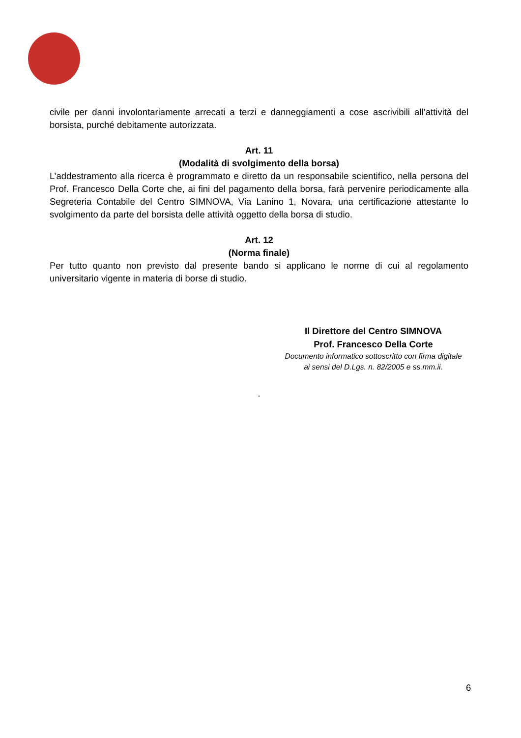civile per danni involontariamente arrecati a terzi e danneggiamenti a cose ascrivibili all’attività del borsista, purché debitamente autorizzata.
Art. 11
(Modalità di svolgimento della borsa)
L’addestramento alla ricerca è programmato e diretto da un responsabile scientifico, nella persona del Prof. Francesco Della Corte che, ai fini del pagamento della borsa, farà pervenire periodicamente alla Segreteria Contabile del Centro SIMNOVA, Via Lanino 1, Novara, una certificazione attestante lo svolgimento da parte del borsista delle attività oggetto della borsa di studio.
Art. 12
(Norma finale)
Per tutto quanto non previsto dal presente bando si applicano le norme di cui al regolamento universitario vigente in materia di borse di studio.
Il Direttore del Centro SIMNOVA
Prof. Francesco Della Corte
Documento informatico sottoscritto con firma digitale
ai sensi del D.Lgs. n. 82/2005 e ss.mm.ii.
.
6